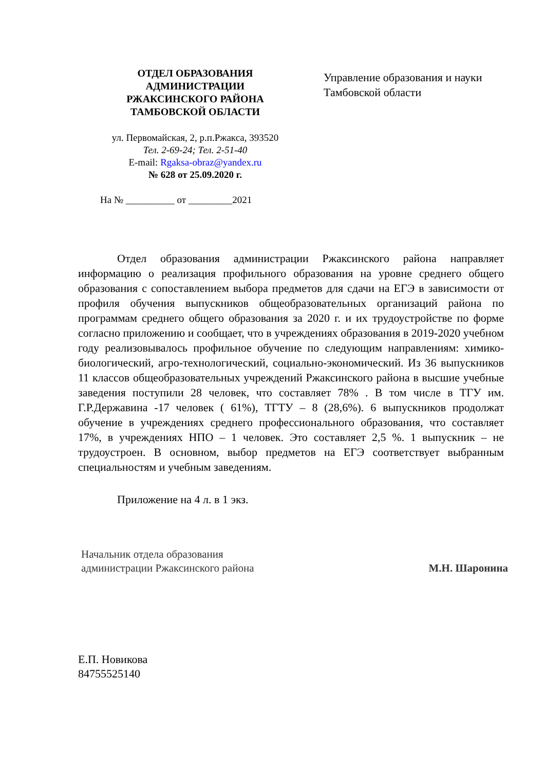ОТДЕЛ ОБРАЗОВАНИЯ
АДМИНИСТРАЦИИ
РЖАКСИНСКОГО РАЙОНА
ТАМБОВСКОЙ ОБЛАСТИ
ул. Первомайская, 2, р.п.Ржакса, 393520
Тел. 2-69-24; Тел. 2-51-40
E-mail: Rgaksa-obraz@yandex.ru
№ 628 от 25.09.2020 г.
Управление образования и науки
Тамбовской области
На № __________ от _________2021
Отдел образования администрации Ржаксинского района направляет информацию о реализация профильного образования на уровне среднего общего образования с сопоставлением выбора предметов для сдачи на ЕГЭ в зависимости от профиля обучения выпускников общеобразовательных организаций района по программам среднего общего образования за 2020 г. и их трудоустройстве по форме согласно приложению и сообщает, что в учреждениях образования в 2019-2020 учебном году реализовывалось профильное обучение по следующим направлениям: химико-биологический, агро-технологический, социально-экономический. Из 36 выпускников 11 классов общеобразовательных учреждений Ржаксинского района в высшие учебные заведения поступили 28 человек, что составляет 78% . В том числе в ТГУ им. Г.Р.Державина -17 человек ( 61%), ТГТУ – 8 (28,6%). 6 выпускников продолжат обучение в учреждениях среднего профессионального образования, что составляет 17%, в учреждениях НПО – 1 человек. Это составляет 2,5 %. 1 выпускник – не трудоустроен. В основном, выбор предметов на ЕГЭ соответствует выбранным специальностям и учебным заведениям.
Приложение на 4 л. в 1 экз.
Начальник отдела образования
администрации Ржаксинского района
М.Н. Шаронина
Е.П. Новикова
84755525140